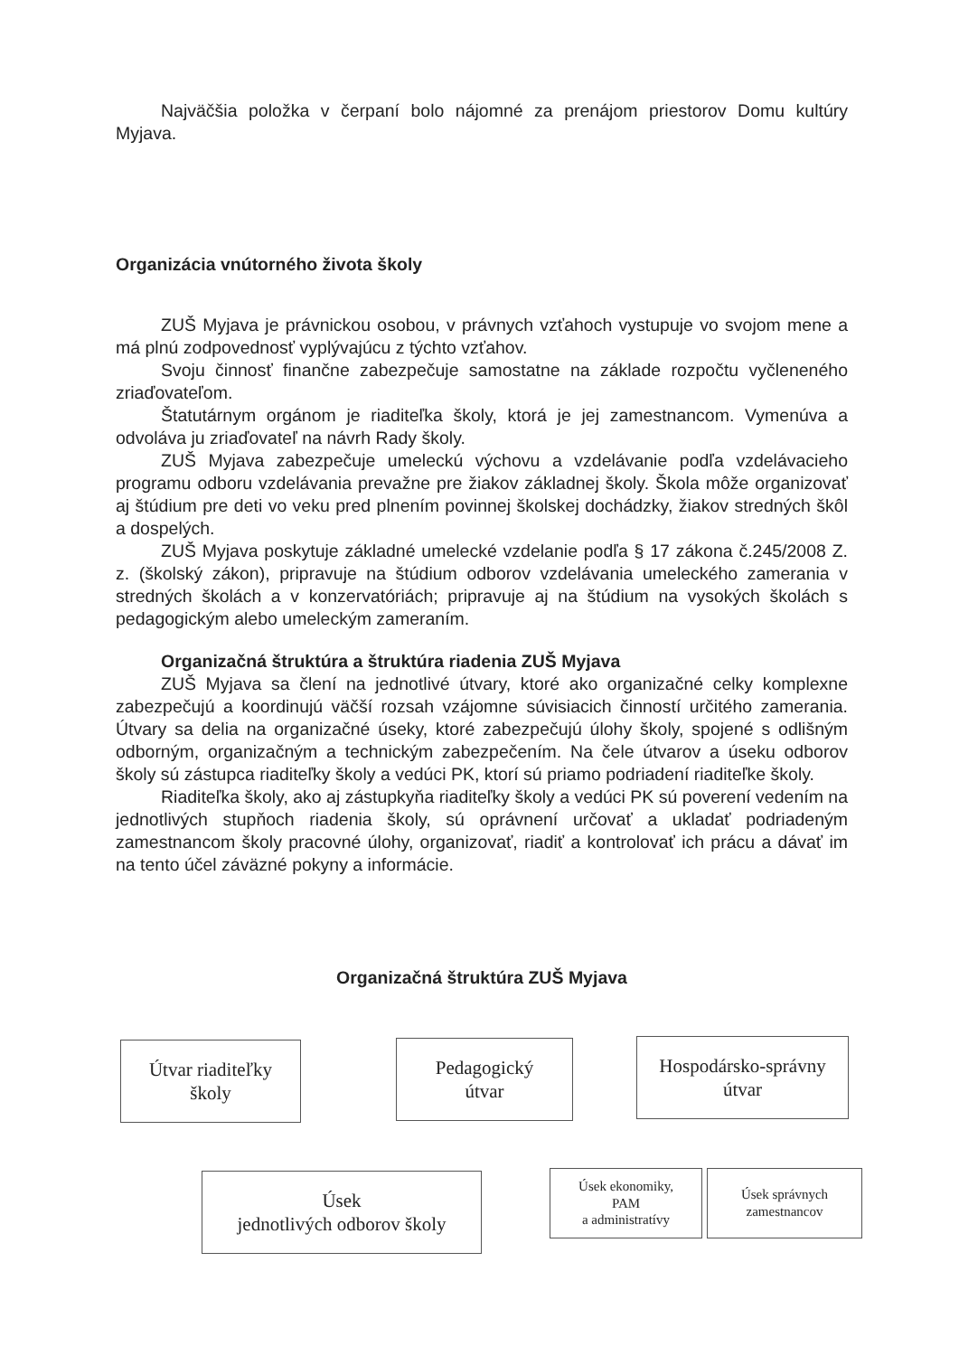Najväčšia položka v čerpaní bolo nájomné za prenájom priestorov Domu kultúry Myjava.
Organizácia vnútorného života školy
ZUŠ Myjava je právnickou osobou, v právnych vzťahoch vystupuje vo svojom mene a má plnú zodpovednosť vyplývajúcu z týchto vzťahov.
Svoju činnosť finančne zabezpečuje samostatne na základe rozpočtu vyčleneného zriaďovateľom.
Štatutárnym orgánom je riaditeľka školy, ktorá je jej zamestnancom. Vymenúva a odvoláva ju zriaďovateľ na návrh Rady školy.
ZUŠ Myjava zabezpečuje umeleckú výchovu a vzdelávanie podľa vzdelávacieho programu odboru vzdelávania prevažne pre žiakov základnej školy. Škola môže organizovať aj štúdium pre deti vo veku pred plnením povinnej školskej dochádzky, žiakov stredných škôl a dospelých.
ZUŠ Myjava poskytuje základné umelecké vzdelanie podľa § 17 zákona č.245/2008 Z. z. (školský zákon), pripravuje na štúdium odborov vzdelávania umeleckého zamerania v stredných školách a v konzervatóriách; pripravuje aj na štúdium na vysokých školách s pedagogickým alebo umeleckým zameraním.
Organizačná štruktúra a štruktúra riadenia ZUŠ Myjava
ZUŠ Myjava sa člení na jednotlivé útvary, ktoré ako organizačné celky komplexne zabezpečujú a koordinujú väčší rozsah vzájomne súvisiacich činností určitého zamerania. Útvary sa delia na organizačné úseky, ktoré zabezpečujú úlohy školy, spojené s odlišným odborným, organizačným a technickým zabezpečením. Na čele útvarov a úseku odborov školy sú zástupca riaditeľky školy a vedúci PK, ktorí sú priamo podriadení riaditeľke školy.
Riaditeľka školy, ako aj zástupkyňa riaditeľky školy a vedúci PK sú poverení vedením na jednotlivých stupňoch riadenia školy, sú oprávnení určovať a ukladať podriadeným zamestnancom školy pracovné úlohy, organizovať, riadiť a kontrolovať ich prácu a dávať im na tento účel záväzné pokyny a informácie.
Organizačná štruktúra ZUŠ Myjava
Útvar riaditeľky
školy
Pedagogický
útvar
Hospodársko-správny
útvar
Úsek
jednotlivých odborov školy
Úsek ekonomiky,
PAM
a administratívy
Úsek správnych
zamestnancov